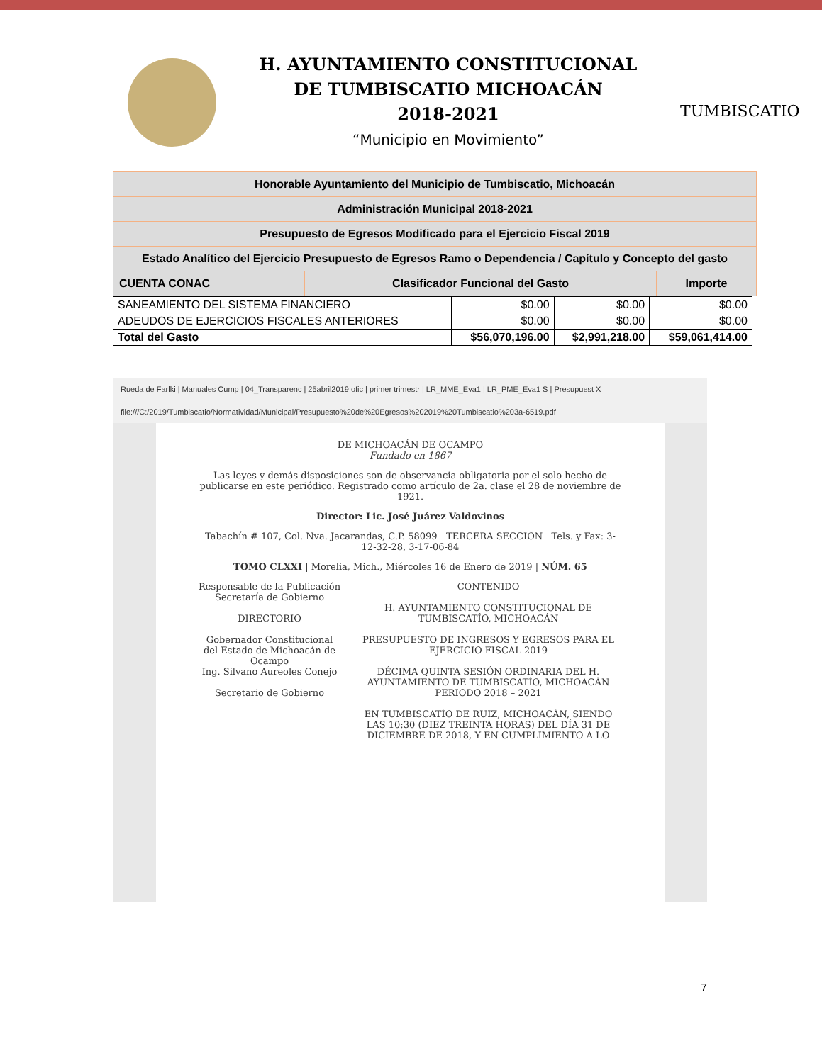H. AYUNTAMIENTO CONSTITUCIONAL
DE TUMBISCATIO MICHOACÁN
2018-2021
“Municipio en Movimiento”
TUMBISCATIO
| Honorable Ayuntamiento del Municipio de Tumbiscatio, Michoacán | | |
| Administración Municipal 2018-2021 | | |
| Presupuesto de Egresos Modificado para el Ejercicio Fiscal 2019 | | |
| Estado Analítico del Ejercicio Presupuesto de Egresos Ramo o Dependencia / Capítulo y Concepto del gasto | | |
| CUENTA CONAC | Clasificador Funcional del Gasto | Importe |
| SANEAMIENTO DEL SISTEMA FINANCIERO | $0.00 | $0.00 | $0.00 |
| ADEUDOS DE EJERCICIOS FISCALES ANTERIORES | $0.00 | $0.00 | $0.00 |
| Total del Gasto | $56,070,196.00 | $2,991,218.00 | $59,061,414.00 |
Rueda de Farlki | Manuales Cump | 04_Transparenc | 25abril2019 ofic | primer trimestr | LR_MME_Eva1 | LR_PME_Eva1 S | Presupuest X
file:///C:/2019/Tumbiscatio/Normatividad/Municipal/Presupuesto%20de%20Egresos%202019%20Tumbiscatio%203a-6519.pdf
DE MICHOACÁN DE OCAMPO
Fundado en 1867
Las leyes y demás disposiciones son de observancia obligatoria por el solo hecho de publicarse en este periódico. Registrado como artículo de 2a. clase el 28 de noviembre de 1921.
Director: Lic. José Juárez Valdovinos
Tabachín # 107, Col. Nva. Jacarandas, C.P. 58099 TERCERA SECCIÓN Tels. y Fax: 3-12-32-28, 3-17-06-84
TOMO CLXXI | Morelia, Mich., Miércoles 16 de Enero de 2019 | NÚM. 65
Responsable de la Publicación
Secretaría de Gobierno
DIRECTORIO
Gobernador Constitucional del Estado de Michoacán de Ocampo
Ing. Silvano Aureoles Conejo
Secretario de Gobierno
CONTENIDO
H. AYUNTAMIENTO CONSTITUCIONAL DE TUMBISCATÍO, MICHOACÁN
PRESUPUESTO DE INGRESOS Y EGRESOS PARA EL EJERCICIO FISCAL 2019
DÉCIMA QUINTA SESIÓN ORDINARIA DEL H. AYUNTAMIENTO DE TUMBISCATÍO, MICHOACÁN PERIODO 2018 – 2021
EN TUMBISCATÍO DE RUIZ, MICHOACÁN, SIENDO LAS 10:30 (DIEZ TREINTA HORAS) DEL DÍA 31 DE DICIEMBRE DE 2018, Y EN CUMPLIMIENTO A LO
7